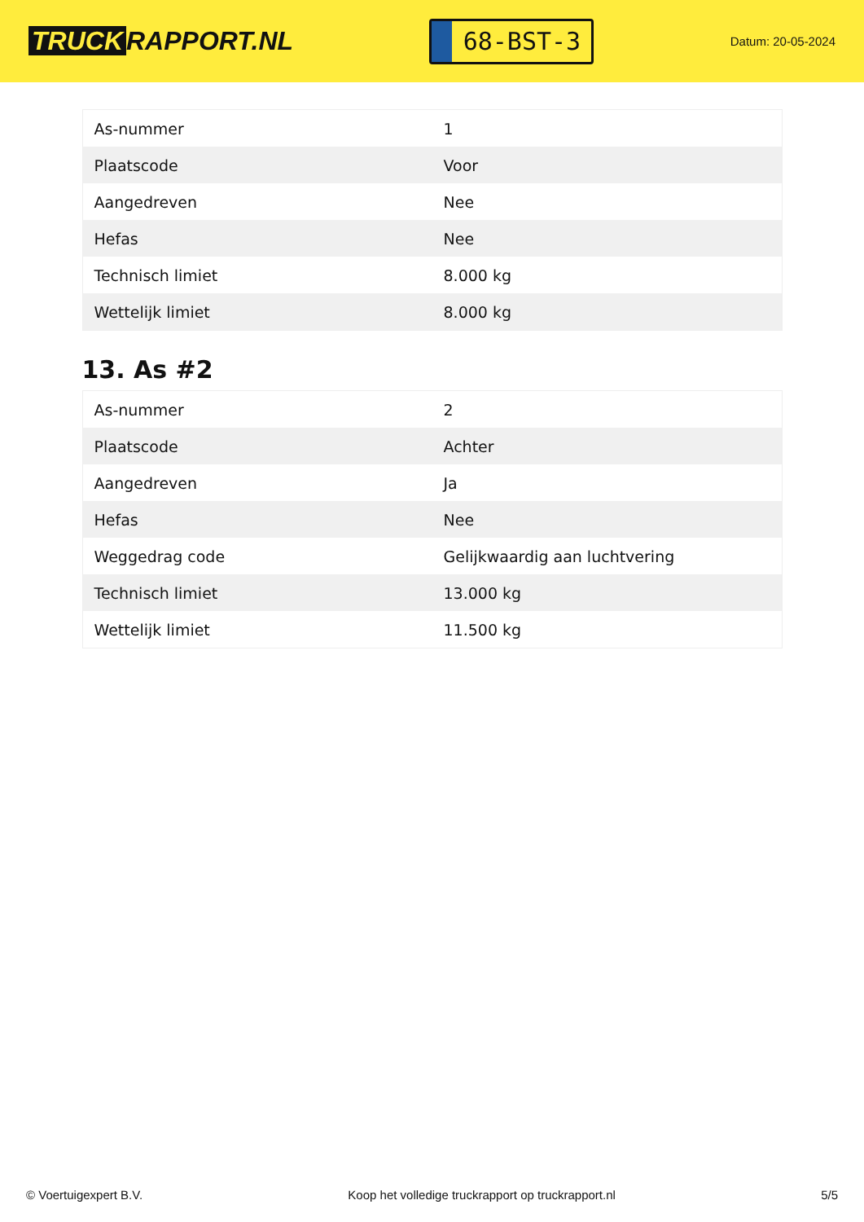TRUCK RAPPORT.NL
68-BST-3
Datum: 20-05-2024
| As-nummer | 1 |
| Plaatscode | Voor |
| Aangedreven | Nee |
| Hefas | Nee |
| Technisch limiet | 8.000 kg |
| Wettelijk limiet | 8.000 kg |
13. As #2
| As-nummer | 2 |
| Plaatscode | Achter |
| Aangedreven | Ja |
| Hefas | Nee |
| Weggedrag code | Gelijkwaardig aan luchtvering |
| Technisch limiet | 13.000 kg |
| Wettelijk limiet | 11.500 kg |
© Voertuigexpert B.V. Koop het volledige truckrapport op truckrapport.nl 5/5